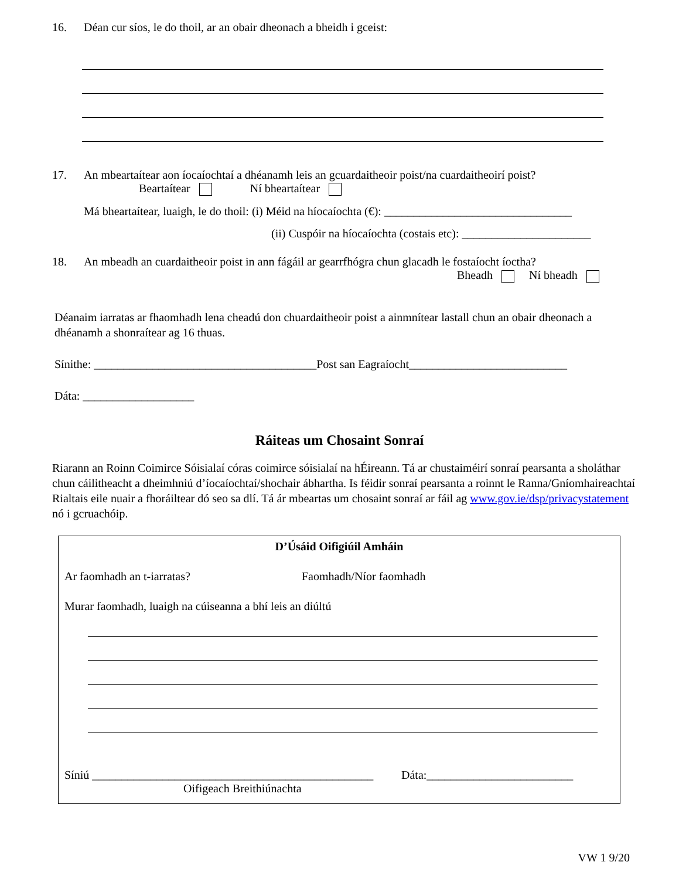16. Déan cur síos, le do thoil, ar an obair dheonach a bheidh i gceist:
17. An mbeartaítear aon íocaíochtaí a dhéanamh leis an gcuardaitheoir poist/na cuardaitheoirí poist?
Beartaítear Ní bheartaítear
Má bheartaítear, luaigh, le do thoil: (i) Méid na híocaíochta (€): ________________________________
(ii) Cuspóir na híocaíochta (costais etc): ______________________
18. An mbeadh an cuardaitheoir poist in ann fágáil ar gearrfhógra chun glacadh le fostaíocht íoctha?
Bheadh Ní bheadh
Déanaim iarratas ar fhaomhadh lena cheadú don chuardaitheoir poist a ainmnítear lastall chun an obair dheonach a dhéanamh a shonraítear ag 16 thuas.
Sínithe: ______________________________________Post san Eagraíocht___________________________
Dáta: ___________________
Ráiteas um Chosaint Sonraí
Riarann an Roinn Coimirce Sóisialaí córas coimirce sóisialaí na hÉireann. Tá ar chustaiméirí sonraí pearsanta a sholáthar chun cáilitheacht a dheimhniú d’íocaíochtaí/shochair ábhartha. Is féidir sonraí pearsanta a roinnt le Ranna/Gníomhaireachtaí Rialtais eile nuair a fhoráiltear dó seo sa dlí. Tá ár mbeartas um chosaint sonraí ar fáil ag www.gov.ie/dsp/privacystatement nó i gcruachóip.
D’Úsáid Oifigiúil Amháin
Ar faomhadh an t-iarratas? Faomhadh/Níor faomhadh
Murar faomhadh, luaigh na cúiseanna a bhí leis an diúltú
Síniú ________________________________________________ Dáta:_________________________
Oifigeach Breithiúnachta
VW 1 9/20